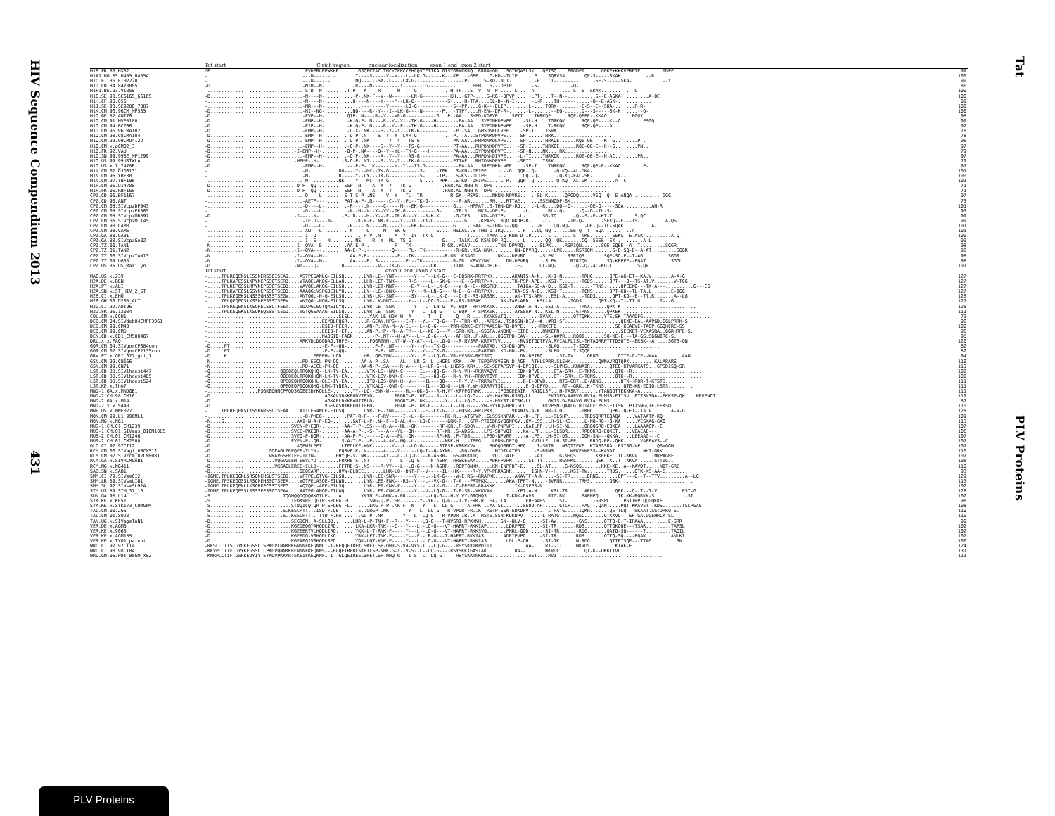HIV Sequence Compendium 2013
431
Tat
PLV Proteins
| | Tat start C-rich region nuclear localization exon 1 end exon 2 start | |
| H1B.FR.83.HXB2 | ME..................................PVDPRLEPWKHP.......GSQPKTAC.TNCYCKKCCFHCQVCFITKALGISYGRKKRRQ..RRRAHQN...SQTHQASLSK...QPTSQ....PRGDPT......GPKE•KKKVERETE........TDPF | 99 |
| H1A1.UG.85.U455_U455A | -..................................---N------.-.......T----S-----V--W---L--LK-G------K---KP..--GPP....G-KD--TLIP....-LP....SQRVSA.......QE-S-----SKAK.........--R. | 100 |
| H1C.ET.86.ETH2220 | -..................................---N------.........NQ------SY--L----L#-G-----------.------P-.....S-KD--NLI-......-L-H....T---------.....-SE-S-----SKA-...........--Y | 99 |
| H1D.CD.84.84ZR085 | -D.................................-NID--N-..........-R----N----------Y-------LG----------......PPH...S---DPIP.......-S-...........-Q-.................... | 86 |
| H1F1.BE.93.VI850 | -..................................-S-D--N-........T-P---K----R------W--T--G----------.-H-TP...S--V--N--P-....-L-....A--------.....-S--E--SKAK..........--C | 100 |
| H1G.SE.93.SE6165_G6165 | -D.................................-N----N-..........-P-.NK-F--V--W-------LN-G----------KH..-GTP-....S-KG--DPVP.....-LPT....T--N--..........S--E-ASKA-.........A-QC | 100 |
| H1H.CF.90.056 | -..................................-N----N-..........Q----N----Y----M--LK-G------------S-...-H-TPA....SL-D--N-I-.....-L-R....TH------.....-Q--E-ASK-............ | 99 |
| H1J.SE.93.SE9280_7887 | -..................................-NR---N-.............---------Y------LQ-G-----------.-S--PP....G-K---DLIP.......-L-....TQRK-.......-E-S--E--SKA-.......P-R- | 100 |
| H1K.CM.96.96CM_MP535 | -D.................................-NI--NQ-..........NQ----R--Y---I--LK-G----N-------P...-TTPY....N-EN--DP-R-......-L-......--EQ-......D---S-----SK-K......--Q- | 100 |
| H1O.BE.87.ANT70 | -D.................................-EVP--H-........QIP-.N----R--Y---VR-G-----------G...P--AA...SHPD-KDPVP.....SPTI....TKRKQE......RQE-QEEE--KKAG.........PGGY | 98 |
| H1O.CM.91.MVP5180 | -D.................................-EMP--H-........-K-Q-P-.N----R--Y--Y---TK-G----H--------PA-AA...SYPDNKDPVPE....-SL-H....TGRKQK......RQE-QE----K--G........PSGQ | 99 |
| H1O.CM.94.BCF06 | -D.................................-EIP--H-........-K-Q-P-.N----R--Y--F---TK-G----H--------PA-AA...SYPDNKDPVPE....-SP-H....T-RKQK......RQE-QE----A........... | 92 |
| H1O.CM.96.96CMA102 | -D.................................-EMP--H-........-Q-X-.NK----S--Y--Y---TK-G----------..-P.-SA...GHSDNKDLVPE....-SP-I....TSRK..................... | 78 |
| H1O.CM.98.98CMA104 | -D.................................-EMP--H-........-Q-P-.N----S--Y--Y--LVR-G----------..-P.-TA...SYPDNKDPVPE....-SP-I....TNRK..................... | 78 |
| H1O.CM.99.99CMU4122 | -D.................................-EMP--H-........-Q-P-.NK-------Y--Y---TS-G------------PA-AA...HHPDNKDLVPE....-SPTI....TNRKQE......RQE-QE----K--G........P-. | 96 |
| H1O.CM.x.pCMO2_3 | -D.................................-EMP--H-........-Q-P-.NK----S--Y--Y---TS-G------------PT-AA...RHPDNKDPVPE....-SP-I....TNRKQE......RQE-QE-E--K--G........PN.. | 97 |
| H1O.FR.92.VAU | -D..............................-I-EMP--H-........-Q-P-.NA----Q--Y--YL--TK-G----H--------PA-AA...SYPDNKDPVPE....-SP-N....NK....RK................ | 79 |
| H1O.SN.99.99SE_MP1299 | -D.................................-EMP--H-........-Q-P-.NK----A--Y--Y---AS-G------------PA-AA...RHPDN-DIVPE....-L-YI....TNRKQK......RQE-QE-E--N-AC........PR.. | 97 |
| H1O.US.99.99USTWLA | -D..............................-HEMP--H-........-S-Q-P-.NT----S--Y--I---TK-G------------PTTAE...RHTDNKDPVPE....-SPTI....TSRK..................... | 79 |
| H1O.US.x.I_2478B | -D.................................-EMP--H-........---P-P-..K-------Y--Y---TS-G------------PA-AA...SRPDNKDLVPE....-SP-I....TNRKQK......RQE-QE-E--KKAG........P-. | 97 |
| H1N.CM.02.DJO0131 | -..................................-N-..........NG----Y---MC--TK-G-----------S-....-TPK...S-KN--DPIPE....-L--Q..QQP--Q-......-Q-KQ--AL-DKA-........... | 101 |
| H1N.CM.95.YBF30 | -..................................-N-..........N-----Y--LY---TK-G-----------S-....-TP-...S-KS--DLIPE....-L-......QQ--Q-......-Q-KQ-EAL-SK-.........A--C | 100 |
| H1N.CM.97.YBF106 | -..................................-N-..........NK----Y---MC--TK-G-----------S-....-PPK...S-KD--DPIPE....-L-R...QQP--Q-......-Q-KQ--AL-GK-.........A--C | 101 |
| H1P.CM.06.U14788 | -D..............................-D-P--QQ-.........SSP-.N----A--Y--Y---TK-G-----------.PAR.AD.NNN-N--DPV-......................................... | 71 |
| H1P.FR.06.RBF168 | -D..............................-D-P--QQ-.........SSP-.N----A--Y--Y---TK-G-----------.PAR.AD.NNN-N--DPV-......................................... | 71 |
| CPZ.CD.06.BF1167 | -..................................-D----L-.......S-T-S-P-.NS----V--Y---TL--TR----------R-GK..PSAS.....NKNN-NPVRE.....-SL-K......QRGDQ.....VSQ--Q--E-ANQA-.........-GGG | 97 |
| CPZ.CD.90.ANT | -..................................-AETP---.......PAT-A-P-.N------C--Y--PL--TK-G-----------R-AR.......RN....RTTAE.......SSENNQDP-SK.................. | 73 |
| CPZ.CM.05.SIVcpzDP943 | -..................................-D----L-........-R----.N-----C-----M---EK-G-----------G....-HPPAT..S-THN-DP-RQ.....-L-R....QQ--Q-.....-QE-Q-----SQA-.........AH-R | 101 |
| CPZ.CM.05.SIVcpzEK505 | -..................................-D----L-........-N--H--V--Y--VY--TK-G-----------S-....-TP-S....NKS--DP-P-......-L-......RL--Q-.....-Q--Q--TL-S-............. | 93 |
| CPZ.CM.05.SIVcpzMB897 | -D..............................-I-----N-........-P-.N----M--Y---F--TR-G---Y---R-K-K.....-G-TES....KD--DTIP-....-L-......SG-TQ......-Q--S--E--KT-T........S-QC | 99 |
| CPZ.CM.05.SIVcpzMT145 | -..................................-IE-D----N-........-K-R-E-.NK-F----Y---IL--TK-G-----------G....-KPASS..NQD.NKDP-R-....-L-......-IR-Q-......-SEKQ--E---TS-.........A-QS | 99 |
| CPZ.CM.98.CAM3 | -..................................-D----L-........-R----.N-----M-----I---EK-G-----------G....-LSAA..S-THN-G--QQ.....-L-R....QQ-NQ-.....-QE-Q--TL-SQAK..........A- | 101 |
| CPZ.CM.98.CAM5 | -..................................-XN---L-........-N-----C-----M---EK-G-----------G....-HSLAS..S-THN-D-IRQ....-L-R....QQ-NQ-......EE-Q--T--SQA-.........A- | 101 |
| CPZ.GA.88.GAB1 | -..................................-I--D--------........-R-V-.N-----A--Y--IY--TK-G-----------TT.....-TAPA..G-KNN-D-IP.....-L-......-S--NKE.......-SEKST-E-ASK-.........A-Q- | 100 |
| CPZ.GA.88.SIVcpzGAB2 | -..................................-I--S----N-........NS----R--Y--ML--TS-G-----------G....-TALK..G-KSN-DP-RQ.....-L-......QQ--QK.......CQ--SEEE--SK-.........A-L. | 99 |
| CPZ.TZ.00.TAN1 | -N..............................-I--QVA--E-........AA-E-P-.---------P---TK-----------R-GR..KSAV-.........TNN-DPVRQ.....-SLPK.....RSRIQN.......SQE-SQEE--A--T.........SGGR | 98 |
| CPZ.TZ.01.TAN2 | -N..............................-I--QVA---........AA-E-P-.---------Q-----PL--TK-----------R-GR..KSA-NNK........NN-DPVRQ.....-LPK.....RSRIQN.......S-E-SQ-E--A-AT.........SGGR | 98 |
| CPZ.TZ.06.SIVcpzTAN13 | -N..............................-I--QVA--M--........AA-E-P-.---------P---TK-----------R-GR..KSAGD........NK---DPVRQ.....-SLPK.....RSRIQS.......SQE-SQ-E--T-AG.........SGGR | 98 |
| CPZ.TZ.09.UG38 | -N..............................-I--QVA--M--........AA----P-.S----------PL--TK-----------R-GR..KPVVYNK......DN-DPVRQ.....-SLPK.....RIRIQN.......SQ-KPPEE--EQAT.........SGGL | 98 |
| CPZ.US.85.US_Marilyn | -D..............................-NI----Q-........N------------V---TK-G-----------GR.....-TTAK..S-ADN-DP-R-.....-F-......QL-NQ-......-Q--Q--AL-KQ-T.........S-QR | 101 |
| | Tat start exon 1 end exon 2 start | |
| MAC.US.x.239 | -.....TPLREQENSLESSNERSSCISEAD....ASTPESANLG-EILSQ.......LYR-LE--YNT-------Y---F--LK-G---C-EQSRK-RRTPKK.......AKANTS-A-N...K-I-N......-TRHC......QPE-AK-ET--KA.V.......A-A-G | 127 |
| H2A.DE.x.BEN | -.....TPLKAPESSLKPYNEPSSCTSERD....VTAQELAKQG-ELLAQ.......LHR-LEP-TNK-----R-S-----L--SK-G----E--G-RRTP-K.......TK-PSP-APD...KSI-T......-TGDS......QPT---Q--TS-AT.V.......V-TCG | 127 |
| H2A.PT.x.ALI | -.....TPLKEPGSSLMPYNEPSSCTSEQD....VAVQELAKQG-EILSQ.......LYR-LET-NNT------E-Y---L--LK-G----W-Q--E--RRSPKK.......TAIKA-SS-A-D...KSI-T......-TRNS......QPEEKQ---TK-A---..........G---CG | 127 |
| H2A.SN.x.ST_HIV_2_ST | -.....TPLKAPEGSLGSYNEPSSCTSEQD....AAAQGLVSPGDEILYQ.......LY--LE--DNK------Y---M--LN-G----W-E--G--RRTPKK.......TKA-SS-A-D...KSI-T......-TGNS......QPT-KQ--TL-TA.L.......E-IGG | 127 |
| H2B.CI.x.EHO | -.....TPLKEQEKSLNSSSGHSSSTSEGV....ANTQGL-N-G-EILSQ.......LYR-LK--SNT------SY----L--LK-G----C-E--RS-KRSSK.......AK-TTS-APN...ESL-A......-TGDS......QPT-KQ--E--TT.R.......A--LG | 125 |
| H2B.GH.86.D205_ALT | -.....TPLQEQEQSLKSSNEPSSSTSEPV....VNTQGL-NQG-EILSQ.......LYR-LK-DNT------Y---L--QQ-G----E--RS-RRSAK.......AK-TAP-APD...KSL-A......-TGDS......QPT-KQ--T--TT.G.......T---G | 127 |
| H2G.CI.92.Abt96 | -.....TPSREQENSLKSCRELSSCTFEET....VDAPGLEGTQAEILYQ.......LYR-LE--SNK-------Y---L--LN-G--VC-EQP--RRTPKKTK.......ANSF-A-N...ESI-A......-TRNX......QPK-K........................... | 125 |
| H2U.FR.96.12034 | -.....TPLKEQEKSLKSCKEQSSSTSEGD....VGTQGSAAAG-EILSQ.......LYR-LE--SNK------Y---L--LQ-G----C-EQP--R-SPKKVK.......AYSSAP-N...KSL-N......GTRNS......QPKEK............................ | 111 |
| COL.CM.x.CGU1 | -...............................................SLSL.......YAK-LE-NDK-W--A------T---I-----Q---R-....KKNKSATQ...........-SVAK........QTTQKK.....YTE.SK-TAAADFG........................ | 79 |
| DEB.CM.04.SIVdeb04CMPF3061 | -.........................................EEMDLFQGR.......R-GEAN.HPS----I-T---YL--TQ-G---T--TRR-KR..-APESA..TSDSSN-DIV--#..#RI-SF....................QEKE-EAL-AAPGD.GGLPRRK-S. | 96 |
| DEB.CM.99.CM40 | -.........................................ESID-FEER.......AN-P.HPA-M--A-IL---L--Q-G-----PRR-KRKC-EYTPAAESN-PD-DVPE.....-RRKCFD.....................SQ-KEAEVE-TAGP.GGQHCRE-SS | 100 |
| DEB.CM.99.CM5 | -.........................................EEID-F-ET.......AN-P.HP--M--A-TM---L--KQ-G---Y--SRR-KR..-GSSFA.ANDKD--EIPE.....RWKCFN......................SEEKET-VEKASRA..GGRHRPE-S. | 96 |
| DEN.CD.x.CD1_CM580407 | -.........................................NADSID-FAGN.......-P-.NT---H-AY---L--LQ-G---V---AP-KR..P-AR....QSGTPD-EAV-.....-SL-##PR...RQQI.......SQ-KE-E---TA-GS.SGGNIRE-S. | 98 |
| DRL.x.x.FAO | -.................................ARKVDLDQQDAG.THFE-.......FQGRTNN-.NT-W--Y-AY---L--LQ-G---R-NVSRP-KRTATVV......-RVSETGDTPVA.RVIALFLISL-THTAQRRPTTTDSQTE--EKSK--A.....SGTS-QN | 120 |
| GOR.CM.04.SIVgorCP684con | -D.....PT.................................-E-P--QQ-..........P-P-.NT------Y---Y---TK-G------------PARTAD..KD-DN-DPV-......-SLAG.....T-SQQE......................... | 82 |
| GOR.CM.07.SIVgorCP2135con | -D.....PT.................................-E-P--QQ-..........P-P-.NT------Y---Y---TK-G------------PARTAD..KD-NN--PV-......-SLPG.....T-SQQE......................... | 82 |
| GRV.ET.x.GRI_677_gri_1 | -D.....K...............................EEEPH-LLQD.......LHR-LQP-TNK-------Y---EL--LQ-G--VR-HVSRK-RKTSTQ..........DN-DPIRQ.....-SI-TV.....QRNG.......QTTE-G-TE--KAA.........AAN. | 94 |
| GSN.CM.99.CN166 | -N.................................RD-EECL-PN-QQ.......-AA-A-P-.SA----AL---LR-G--L-LHGRS-KRK..-PK-TEPDPVSVSSN-D-AGR..ATHLSPRR.SLSHK..........QWNAVRQTQPK.........KALARARS | 110 |
| GSN.CM.99.CN71 | -N.................................RD-AECL-PK-QQ.......-AA-N-P-.SA----R-A----L--LR-G--L-LHGRS-KRK..-SE-SEPAPSVP-N-DPIQI.....-SLPHS..KWNAIR.......QTEQ-KTVARKATS...GPSDISQ-SR | 113 |
| LST.CD.88.SIVlhoest447 | -Q.........................QQEQEQLTRQKQHQ--LK-TY-EA.......VTK-LS--NNK-C------IL---QQ-G---R-Y.VH--RKRVAQVF.......EDK-DPVD.....GTA-GRK..E-TKNS.......QTK--R......................... | 100 |
| LST.CD.88.SIVlhoest485 | -Q.........................QQEQEQLTRQKQHQN-LK-TY-EA.......VTK-LSV-DNK-C------IL---QQ-G---R-Y.VH--RRRVTQVF.......EDK-DPVD.....GT--GRK..E-TQNS.......QTK--R......................... | 100 |
| LST.CD.88.SIVlhoest524 | -Q.........................QPEQEQHTQQKQHL-QLE-IY-EA.......ITD-LQS-QNK-H--V-----IL---QQ-----R-Y.VH-TRRRVTYIL.......E-E-DPVD.....RTS-GRT..E-AKNS.......QTK--RQR-T-KTSTS......... | 111 |
| LST.KE.x.lho7 | -Q.........................QPEQEQPIQQKQHQ-LMK-TYNEA.......VTKALQ--QNT-C--------IL---QQ-G---LH-Y.VH-KRRRVTSIL.......E-Q-DPVD.....RT--GRK..K-TKNS.......QTE-KR-EQIQ-LSTS......... | 111 |
| MND-1.GA.x.MNDGB1 | -..................PSGKEDHNCPPQDSGQEEIDYKQLLE-.......YY--LQ--ENK-W------ML--QK-G---R-H.VY-KRVPGTNKK......IPGSGEEAIR..RAIDLSF...H-TASRT.......YTANGQTTEKKKA-A......... | 111 |
| MND-2.CM.98.CM16 | -D.........................................AGKAVSDKKEGDVTPYD-.......FRDRT-P-.DT----R--Y---L--LQ-G----VH-HAYRN-RSRQ-LL......EKISED-AAPVG.RVIALFLMSS-ETISV..PTTSNSQA--EKKSP-QK....NRVPNQT | 119 |
| MND-2.GA.x.M14 | -D.........................................AGKAELDKKEANITPLD-.......FQGRT-P-.NK-------Y---L--LQ-G-----H-HVYRT-RTRK-LL......GKIS-D-EAAVG.RVIALFLMS......................... | 87 |
| MND-2.x.x.5440 | -D.........................................VGEVASDKKEEDITHFD-.......FRART-P-.NK-F---V---L--LQ-G----VH-HVYRQ-RPR-GLL......EKVPSN-QAALG.RDIALFLMSS-ETISG..PTTSNGQTE-EEKSQ......... | 110 |
| MNE.US.x.MNE027 | -.....TPLREQENSLKSSNGRSSCTSEAA....ATTLESANLE-EILSQ.......LYR-LE--YNT-------Y---F--LK-G---C-EQSR--RRTPKK.......VKANTS-A-N..NR-I-D......-TKHC......QPK--Q-ET--TA.V.......A-V-G | 128 |
| MON.CM.99.L1_99CML1 | -..................................-D-PKEQ-........PAT-R-P-.--F-RV-----I--L--G--------RK-R..-ATSPVP..GLSSSKNPAR-..-D-LFF..LL-SLSHP......TRDSQRPTEQAQA.....VATAATP-RQ | 109 |
| MON.NG.x.NG1 | -N....S..........................AXI-N-A-P-EQ-.......SAT-L-P-.N--F--I-AL-X---LQ-G------GRK-R...GPR-PTIGDRSYQQNPGV..KV-LSS..LH-SL-KS.....L-NQ-RQ--Q-KA......VESKAG-GXQ | 113 |
| MUS-1.CM.01.CM1239 | -D.............................SVEN-P-EQR-.......-AA-T-P-.SS----R-A---ML--QK--------RF-KR..P-SDQN....V-N-PNPVPI....KAILPF..LH-SI-NL.....QRQQSRQ-EQKEA.....LAAAAGP--C | 107 |
| MUS-1.CM.01.SIVmus_01CM1085 | -D.............................SVEE-PKEQR-.......-AA-A-P-.-S-F---A---VL--QK--------RF-KR..S-ADSS....LPS-SDPVQI....KA-LPF..LL-SLSDR.....RRDQKRQ-EQKET.....VEAEAE--- | 106 |
| MUS-2.CM.01.CM1246 | -D.............................SVEQ-P-DQR-.......-AA-P-P-.-----C-A---PL--QK--------RF-KR..P-TDSL....LPSD-NPVRF....-A-LPS..LH-SI-DS.....QQN-SN---QKKA.....LEEAAG---C | 107 |
| MUS-2.CM.01.CM2500 | -D.............................EVEN-P--QR-.......S-A-T-P-.-P----A-AY--MQ--L-----------NRK-H...-TPEG....LPNN-DPIQL....KVILLF..LH-SI-EP.....RRDQ-RP--QKK-.....VAPEAVS--C | 107 |
| OLC.CI.97.97CI12 | -D...............................AQEWSLEET.......LTEDLKE-KNK-------Y---L--LQ-G------STESP-KRRKKVV.....SHQQDSRDT-HFQ....I-SRTR...NSQTTEKE..KTASSSRA..PSTSG-VP......QSVQGH | 107 |
| RCM.CM.00.SIVagi_00CM312 | -D.....................GQEAGLEREQEE-TLYN-.......FQSVE-K-.N------A----V---L--LQ-I--Q-AYNR-..-RQ-DKEA.....MIDTLATPD.....-S-RRNS......KPKEKKESS--KAVAT..........NHT-GRK | 110 |
| RCM.CM.02.SIVrcm_02CM8081 | -D.....................VRAVGSERIEE-TLYN-.......FHYQE-S-.NK------AY---L--LQ-G----N-ASRR-..GS-DKKKTQ.....VD-LLATE.....-L-AT......G-NSQS.......KKEEKE..TL-KKVV.....TNRPAGRE | 107 |
| RCM.GA.x.SIVRCMGAB1 | -D.......................VQGVGLEH-EEVLYD-.......FRKRE-S-.NT-------Y---L--LQ-G----N-ASRA-.RRSKEEKK.....ADKFPVPN.....-SI-TT......RGNRKL.......QEK--K..T--KKVA.....TSTTIG.. | 105 |
| RCM.NG.x.NG411 | -D.......................VKGAGLEREE-ILLD-.......FFTRE-S-.NS----R-VY---L--LQ-G----N-ASRR-..RGPTQNKK.....KN-INPFDT-E.....SL-AT.....G-NSQS.......KKE-KE..A--KAVDT.....NIT-GRE | 110 |
| SAB.SN.x.SAB1 | -D................................QEQEARP.......QVW-ELQEE.......LHR-LQ--DNT-F--V-----IL--HK-----R-Y.VP-PRRASKK.......ISHN-V--H.....KSI-TW.......TRDS......QTK-KS-AA-G......... | 93 |
| SMM.CI.79.SIVsmCI2 | -IGME.TPLKEQGNLSRSCNEHSLSTSEQD....VFTPELGTVG-EILSQ.......LYR-LEE-SNR-------Y---L--LK-G----W-E.RS--RRAPKK.......AKAYTF-A-N....-SI-TR......DRNG.......QPT---Q--T--TTV.........A--LG | 129 |
| SMM.LR.89.SIVsmLIB1 | -IGME.TPSKEQGSSLRSCNEHSSCTSEEA....VGTPELASQE-EILWQ.......LYR-LEE-FNK---RS--Y---L--VK-G---T-A.--PRTPKK.......AKA-TPFT-N....-SVPNR......TRHS.......QSK-.......................... | 113 |
| SMM.SL.92.SIVsmSL92A | -IGME.TPLKEQENLLKSCREPCSSTSEEG....VQTQEL-AEE-EILSQ.......LYR-LET-CNK-F-----Y---L--LK-G----C-EPERT-RRAKKK.......IK-DSFPS-N............................................. | 102 |
| STM.US.89.STM_37_16 | -IDME.TPLKEQESSLRSSSEPSSCTSEAV....AATPGLANQE-EILWQ.......LYR-LEE-CNK-F-----Y---V--LQ-G---T-E-SR--VKKKAK.......--YPI-A-N.....KSL-TR......ARNS.......QPK---Q--T--T-V.........EST-G | 128 |
| SUN.GA.98.L14 | -S..........................TQGHQQDQDQGKGTLE-...A.......YKTNLE--DNK-W-RR------L--LQ-G---H-Y.VY-GRQHQS.......I-KDK-EAVR.....RIG-RK......PAPNPQ.......TK-KK-RQRKK-S...........-ST. | 102 |
| SYK.KE.x.KE51 | -S.............................TEDKVRETQGIPTSFLEGTFL.......SNG-Q-P-.SR-------Y--YR--LQ-G---T-V-ERK-R..HA-TTA.......EDFAAHS.....ST-.........-SRSPL.....PSTTRP.QQGQKKE............... | 98 |
| SYK.KE.x.SYK173_COMGNM | -S.............................STDQICQTQR-P-SFLEGTFL.......EKG-P-P-.NK-F--N---Y---L--LQ-G---T-A-PRK-..AA-SI.......SEDD-APT.....GTLP....RAG-T.QAN.....PQT-KKAVET-.KDS.......TSLPSAE | 108 |
| TAL.CM.00.266 | -S..........................S.KEELRTT...ISD-F.QE.......E..GRGP-.NK-------Y---L--LQ-G---R-VPDR-FR..K--RSTP.SSN-EDKDPV-.....-L-RATG.....IQKR.......QE-TLQ---SKAAT.SGTDRKQ-S. | 110 |
| TAL.CM.01.8023 | -S..........................S..KEELPTT..-TYD-F.PA.......GG-P-.NK-------Y---L--LQ-G---R-VPDR-IR..K--RSTS.SSN-KDKDPV-.....-L-RATG.....NQEC.......Q-KKVQ---SP-GA.GGEHRLK-SL | 110 |
| TAN.UG.x.SIVagmTAN1 | -D.............................SEGDGM..A-SLLQD.......LHR-L-P-TNK-F--R---Y-----LQ-G---T-HVSRI-RPKKNH.......SN--NLV-Q.....-SI-AW.......-GNS......QTTQ-E-T-IPAAA.........E-SRR | 99 |
| VER.DE.x.AGM3 | -D.............................KGEDEQGYAHQDLIRQ.......LKA-LKR-TNK---C---Y---L--LQ-G---VT-HAPRT-RKKIAP.......LDRFPEQ.....-SI-TR......-RDS.......QTTQKGQE---TSAR.........TAPSL | 102 |
| VER.KE.x.9063 | -D.............................KGEEERTVLHQDLIRQ.......YKK-L-T-RNK-F-----Y---L--LQ-G---VT-HAPRT-RKKSVQ.......PNRL-QQD.....-SI-TR......-RDG.......QATQ-SQ------T.........TAQIL | 102 |
| VER.KE.x.AGM155 | -D.............................KGEEDQ-VSHQDLIKQ.......YRK-LET-TNK-F-----Y---F--LR-G---T-HAFRT-RKKIAS.......ADRIPVPQ.....-SI-IR.......RDS.......QTTQ-SQ----EQAK.........ANLKI | 102 |
| VER.KE.x.TYO1_patent | -D.............................KGEAEQIVSHQDLSED.......YQK-LQT-KNK-F-----Y---L--LQ-G---VT-HAPRT-RKKIAS.......LDL-P-QH.....-SI-TK......W-RDG.......QTTPTSQE---TTAG.........SN... | 100 |
| WRC.CI.97.97CI14 | -RKSLLCIISTGYCKEGSSCISPKGVLNNKRKGNNNFKEQNNCI-T-REQQEIREKLSKETLSP-DHR-S-VA-VYS-TL--LQ-G----RSYSKKTKPDTTT............AA-....RT--TT.....WKRDS.........KTAK-E.......... | 124 |
| WRC.CI.98.98CI04 | -KKVPLCIIFTGYYKEGSSCTLPKGVQNNKKRENNNFKEQNNS---EQQEIRERLSKETLSP-NHK-G-Y--V-S--L--LQ-G----RSYSKKIGASTAK..........RA--TT.....WKRDC.........QT-K--QKKTTVL.......... | 131 |
| WRC.GM.05.Pbt_05GM_X02 | -KNRPLCTIFTGSFKEDYIYTSYKDVPKKKRTEKEIFKEQNNFI-I--GLQEIREELSRETLSP-NHQ-R---I-S--L--LQ-G-----HSYSKKTNKDKSD.............AST....RVI-..................................... | 111 |
PLV Proteins